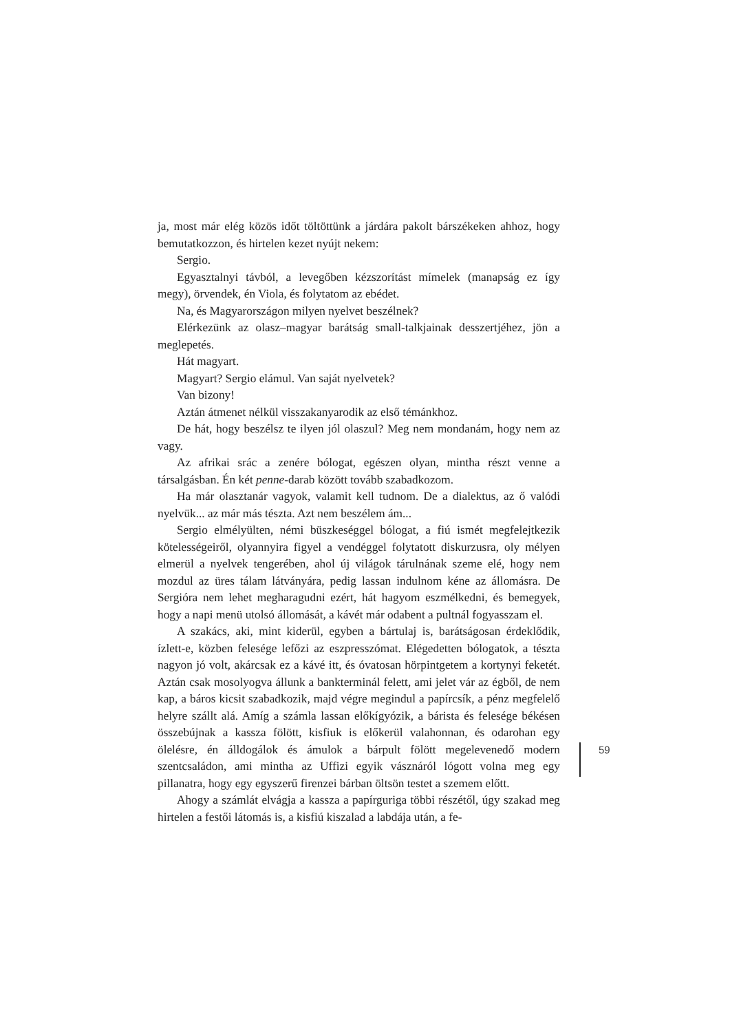ja, most már elég közös időt töltöttünk a járdára pakolt bárszékeken ahhoz, hogy bemutatkozzon, és hirtelen kezet nyújt nekem:
Sergio.
Egyasztalnyi távból, a levegőben kézszorítást mímelek (manapság ez így megy), örvendek, én Viola, és folytatom az ebédet.
Na, és Magyarországon milyen nyelvet beszélnek?
Elérkezünk az olasz–magyar barátság small-talkjainak desszertjéhez, jön a meglepetés.
Hát magyart.
Magyart? Sergio elámul. Van saját nyelvetek?
Van bizony!
Aztán átmenet nélkül visszakanyarodik az első témánkhoz.
De hát, hogy beszélsz te ilyen jól olaszul? Meg nem mondanám, hogy nem az vagy.
Az afrikai srác a zenére bólogat, egészen olyan, mintha részt venne a társalgásban. Én két penne-darab között tovább szabadkozom.
Ha már olasztanár vagyok, valamit kell tudnom. De a dialektus, az ő valódi nyelvük... az már más tészta. Azt nem beszélem ám...
Sergio elmélyülten, némi büszkeséggel bólogat, a fiú ismét megfelejtkezik kötelességeiről, olyannyira figyel a vendéggel folytatott diskurzusra, oly mélyen elmerül a nyelvek tengerében, ahol új világok tárulnának szeme elé, hogy nem mozdul az üres tálam látványára, pedig lassan indulnom kéne az állomásra. De Sergióra nem lehet megharagudni ezért, hát hagyom eszmélkedni, és bemegyek, hogy a napi menü utolsó állomását, a kávét már odabent a pultnál fogyasszam el.
A szakács, aki, mint kiderül, egyben a bártulaj is, barátságosan érdeklődik, ízlett-e, közben felesége lefőzi az eszpresszómat. Elégedetten bólogatok, a tészta nagyon jó volt, akárcsak ez a kávé itt, és óvatosan hörpintgetem a kortynyi feketét. Aztán csak mosolyogva állunk a bankterminál felett, ami jelet vár az égből, de nem kap, a báros kicsit szabadkozik, majd végre megindul a papírcsík, a pénz megfelelő helyre szállt alá. Amíg a számla lassan előkígyózik, a bárista és felesége békésen összebújnak a kassza fölött, kisfiuk is előkerül valahonnan, és odarohan egy ölelésre, én álldogálok és ámulok a bárpult fölött megelevenedő modern szentcsaládon, ami mintha az Uffizi egyik vásznáról lógott volna meg egy pillanatra, hogy egy egyszerű firenzei bárban öltsön testet a szemem előtt.
Ahogy a számlát elvágja a kassza a papírguriga többi részétől, úgy szakad meg hirtelen a festői látomás is, a kisfiú kiszalad a labdája után, a fe-
59